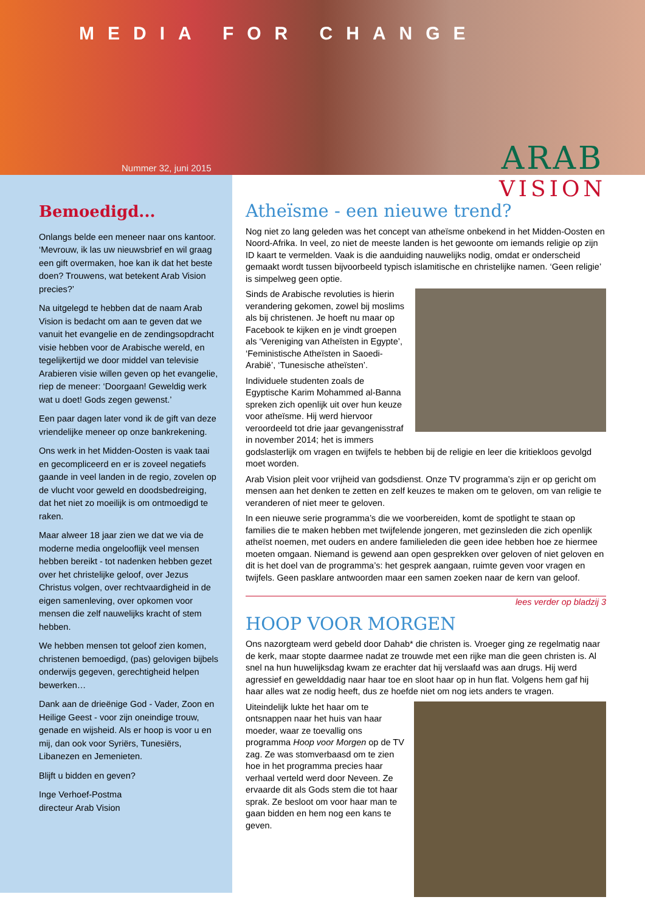MEDIA FOR CHANGE
Nummer 32, juni 2015
ARAB
VISION
Bemoedigd...
Onlangs belde een meneer naar ons kantoor. ‘Mevrouw, ik las uw nieuwsbrief en wil graag een gift overmaken, hoe kan ik dat het beste doen? Trouwens, wat betekent Arab Vision precies?’
Na uitgelegd te hebben dat de naam Arab Vision is bedacht om aan te geven dat we vanuit het evangelie en de zendingsopdracht visie hebben voor de Arabische wereld, en tegelijkertijd we door middel van televisie Arabieren visie willen geven op het evangelie, riep de meneer: ‘Doorgaan! Geweldig werk wat u doet! Gods zegen gewenst.’
Een paar dagen later vond ik de gift van deze vriendelijke meneer op onze bankrekening.
Ons werk in het Midden-Oosten is vaak taai en gecompliceerd en er is zoveel negatiefs gaande in veel landen in de regio, zovelen op de vlucht voor geweld en doodsbedreiging, dat het niet zo moeilijk is om ontmoedigd te raken.
Maar alweer 18 jaar zien we dat we via de moderne media ongelooflijk veel mensen hebben bereikt - tot nadenken hebben gezet over het christelijke geloof, over Jezus Christus volgen, over rechtvaardigheid in de eigen samenleving, over opkomen voor mensen die zelf nauwelijks kracht of stem hebben.
We hebben mensen tot geloof zien komen, christenen bemoedigd, (pas) gelovigen bijbels onderwijs gegeven, gerechtigheid helpen bewerken…
Dank aan de drieënige God - Vader, Zoon en Heilige Geest - voor zijn oneindige trouw, genade en wijsheid. Als er hoop is voor u en mij, dan ook voor Syriërs, Tunesiërs, Libanezen en Jemenieten.
Blijft u bidden en geven?
Inge Verhoef-Postma
directeur Arab Vision
Atheïsme - een nieuwe trend?
Nog niet zo lang geleden was het concept van atheïsme onbekend in het Midden-Oosten en Noord-Afrika. In veel, zo niet de meeste landen is het gewoonte om iemands religie op zijn ID kaart te vermelden. Vaak is die aanduiding nauwelijks nodig, omdat er onderscheid gemaakt wordt tussen bijvoorbeeld typisch islamitische en christelijke namen. ‘Geen religie’ is simpelweg geen optie.
Sinds de Arabische revoluties is hierin verandering gekomen, zowel bij moslims als bij christenen. Je hoeft nu maar op Facebook te kijken en je vindt groepen als ‘Vereniging van Atheïsten in Egypte’, ‘Feministische Atheïsten in Saoedi-Arabië’, ‘Tunesische atheïsten’.
Individuele studenten zoals de Egyptische Karim Mohammed al-Banna spreken zich openlijk uit over hun keuze voor atheïsme. Hij werd hiervoor veroordeeld tot drie jaar gevangenisstraf in november 2014; het is immers godslasterlijk om vragen en twijfels te hebben bij de religie en leer die kritiekloos gevolgd moet worden.
Arab Vision pleit voor vrijheid van godsdienst. Onze TV programma’s zijn er op gericht om mensen aan het denken te zetten en zelf keuzes te maken om te geloven, om van religie te veranderen of niet meer te geloven.
In een nieuwe serie programma’s die we voorbereiden, komt de spotlight te staan op families die te maken hebben met twijfelende jongeren, met gezinsleden die zich openlijk atheïst noemen, met ouders en andere familieleden die geen idee hebben hoe ze hiermee moeten omgaan. Niemand is gewend aan open gesprekken over geloven of niet geloven en dit is het doel van de programma’s: het gesprek aangaan, ruimte geven voor vragen en twijfels. Geen pasklare antwoorden maar een samen zoeken naar de kern van geloof.
lees verder op bladzij 3
HOOP VOOR MORGEN
Ons nazorgteam werd gebeld door Dahab* die christen is. Vroeger ging ze regelmatig naar de kerk, maar stopte daarmee nadat ze trouwde met een rijke man die geen christen is. Al snel na hun huwelijksdag kwam ze erachter dat hij verslaafd was aan drugs. Hij werd agressief en gewelddadig naar haar toe en sloot haar op in hun flat. Volgens hem gaf hij haar alles wat ze nodig heeft, dus ze hoefde niet om nog iets anders te vragen.
Uiteindelijk lukte het haar om te ontsnappen naar het huis van haar moeder, waar ze toevallig ons programma Hoop voor Morgen op de TV zag. Ze was stomverbaasd om te zien hoe in het programma precies haar verhaal verteld werd door Neveen. Ze ervaarde dit als Gods stem die tot haar sprak. Ze besloot om voor haar man te gaan bidden en hem nog een kans te geven.